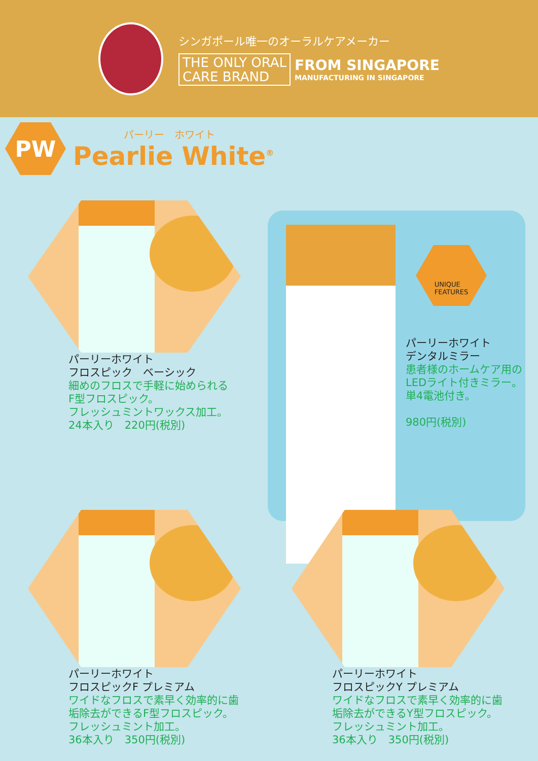シンガポール唯一のオーラルケアメーカー
THE ONLY ORAL
CARE BRAND
FROM SINGAPORE
MANUFACTURING IN SINGAPORE
PW
パーリー　ホワイト
Pearlie White<sup>®</sup>
パーリーホワイト
フロスピック　ベーシック
細めのフロスで手軽に始められる
F型フロスピック。
フレッシュミントワックス加工。
24本入り　220円(税別)
UNIQUE
FEATURES
パーリーホワイト
デンタルミラー
患者様のホームケア用の
LEDライト付きミラー。
単4電池付き。
980円(税別)
パーリーホワイト
フロスピックF プレミアム
ワイドなフロスで素早く効率的に歯
垢除去ができるF型フロスピック。
フレッシュミント加工。
36本入り　350円(税別)
パーリーホワイト
フロスピックY プレミアム
ワイドなフロスで素早く効率的に歯
垢除去ができるY型フロスピック。
フレッシュミント加工。
36本入り　350円(税別)